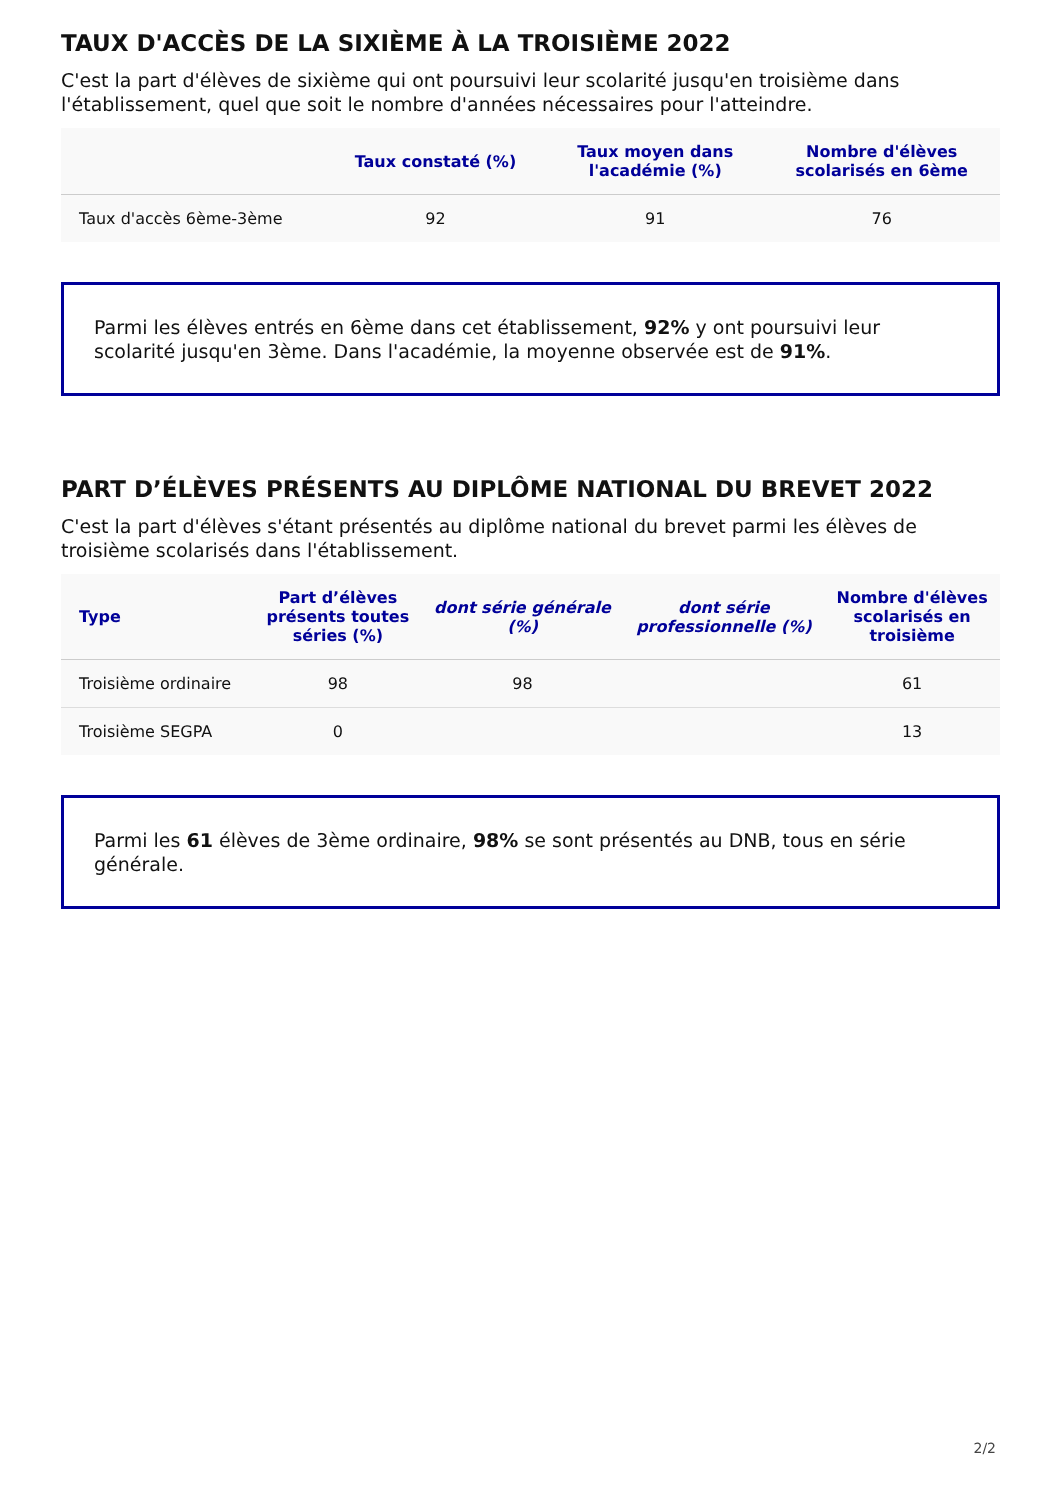TAUX D'ACCÈS DE LA SIXIÈME À LA TROISIÈME 2022
C'est la part d'élèves de sixième qui ont poursuivi leur scolarité jusqu'en troisième dans l'établissement, quel que soit le nombre d'années nécessaires pour l'atteindre.
| | Taux constaté (%) | Taux moyen dans l'académie (%) | Nombre d'élèves scolarisés en 6ème |
| --- | --- | --- | --- |
| Taux d'accès 6ème-3ème | 92 | 91 | 76 |
Parmi les élèves entrés en 6ème dans cet établissement, 92% y ont poursuivi leur scolarité jusqu'en 3ème. Dans l'académie, la moyenne observée est de 91%.
PART D’ÉLÈVES PRÉSENTS AU DIPLÔME NATIONAL DU BREVET 2022
C'est la part d'élèves s'étant présentés au diplôme national du brevet parmi les élèves de troisième scolarisés dans l'établissement.
| Type | Part d’élèves présents toutes séries (%) | dont série générale (%) | dont série professionnelle (%) | Nombre d'élèves scolarisés en troisième |
| --- | --- | --- | --- | --- |
| Troisième ordinaire | 98 | 98 | | 61 |
| Troisième SEGPA | 0 | | | 13 |
Parmi les 61 élèves de 3ème ordinaire, 98% se sont présentés au DNB, tous en série générale.
2/2